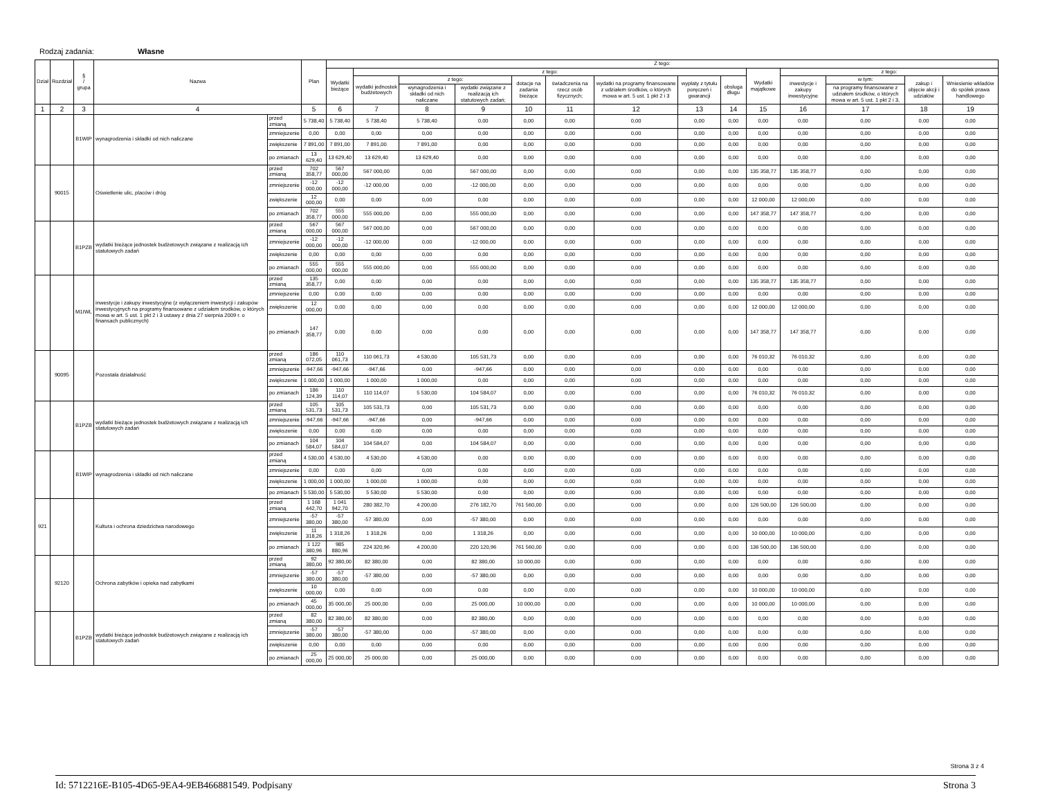Rodzaj zadania: Własne
| Dział | Rozdział | § / grupa | Nazwa | | Plan | Z tego: | | | | | | | | | | | | | |
| --- | --- | --- | --- | --- | --- | --- | --- | --- | --- | --- | --- | --- | --- | --- | --- | --- | --- | --- | --- |
| | | | | | | Wydatki bieżące | z tego: | | | | | | | | Wydatki majątkowe | z tego: | | | |
| | | | | | | | wydatki jednostek budżetowych | z tego: | | dotacje na zadania bieżące | świadczenia na rzecz osób fizycznych; | wydatki na programy finansowane z udziałem środków, o których mowa w art. 5 ust. 1 pkt 2 i 3 | wypłaty z tytułu poręczeń i gwarancji | obsługa długu | | inwestycje i zakupy inwestycyjne | w tym: | zakup i objęcie akcji i udziałów | Wniesienie wkładów do spółek prawa handlowego |
| | | | | | | | | wynagrodzenia i składki od nich naliczane | wydatki związane z realizacją ich statutowych zadań; | | | | | | | | na programy finansowane z udziałem środków, o których mowa w art. 5 ust. 1 pkt 2 i 3, | | |
| 1 | 2 | 3 | 4 | | 5 | 6 | 7 | 8 | 9 | 10 | 11 | 12 | 13 | 14 | 15 | 16 | 17 | 18 | 19 |
| | | B1WIP | wynagrodzenia i składki od nich naliczane | przed zmianą | 5 738,40 | 5 738,40 | 5 738,40 | 5 738,40 | 0,00 | 0,00 | 0,00 | 0,00 | 0,00 | 0,00 | 0,00 | 0,00 | 0,00 | 0,00 | 0,00 |
| | | | | zmniejszenie | 0,00 | 0,00 | 0,00 | 0,00 | 0,00 | 0,00 | 0,00 | 0,00 | 0,00 | 0,00 | 0,00 | 0,00 | 0,00 | 0,00 | 0,00 |
| | | | | zwiększenie | 7 891,00 | 7 891,00 | 7 891,00 | 7 891,00 | 0,00 | 0,00 | 0,00 | 0,00 | 0,00 | 0,00 | 0,00 | 0,00 | 0,00 | 0,00 | 0,00 |
| | | | | po zmianach | 13 629,40 | 13 629,40 | 13 629,40 | 13 629,40 | 0,00 | 0,00 | 0,00 | 0,00 | 0,00 | 0,00 | 0,00 | 0,00 | 0,00 | 0,00 | 0,00 |
| | 90015 | | Oświetlenie ulic, placów i dróg | przed zmianą | 702 358,77 | 567 000,00 | 567 000,00 | 0,00 | 567 000,00 | 0,00 | 0,00 | 0,00 | 0,00 | 0,00 | 135 358,77 | 135 358,77 | 0,00 | 0,00 | 0,00 |
| | | | | zmniejszenie | -12 000,00 | -12 000,00 | -12 000,00 | 0,00 | -12 000,00 | 0,00 | 0,00 | 0,00 | 0,00 | 0,00 | 0,00 | 0,00 | 0,00 | 0,00 | 0,00 |
| | | | | zwiększenie | 12 000,00 | 0,00 | 0,00 | 0,00 | 0,00 | 0,00 | 0,00 | 0,00 | 0,00 | 0,00 | 12 000,00 | 12 000,00 | 0,00 | 0,00 | 0,00 |
| | | | | po zmianach | 702 358,77 | 555 000,00 | 555 000,00 | 0,00 | 555 000,00 | 0,00 | 0,00 | 0,00 | 0,00 | 0,00 | 147 358,77 | 147 358,77 | 0,00 | 0,00 | 0,00 |
| | | B1PZB | wydatki bieżące jednostek budżetowych związane z realizacją ich statutowych zadań | przed zmianą | 567 000,00 | 567 000,00 | 567 000,00 | 0,00 | 567 000,00 | 0,00 | 0,00 | 0,00 | 0,00 | 0,00 | 0,00 | 0,00 | 0,00 | 0,00 | 0,00 |
| | | | | zmniejszenie | -12 000,00 | -12 000,00 | -12 000,00 | 0,00 | -12 000,00 | 0,00 | 0,00 | 0,00 | 0,00 | 0,00 | 0,00 | 0,00 | 0,00 | 0,00 | 0,00 |
| | | | | zwiększenie | 0,00 | 0,00 | 0,00 | 0,00 | 0,00 | 0,00 | 0,00 | 0,00 | 0,00 | 0,00 | 0,00 | 0,00 | 0,00 | 0,00 | 0,00 |
| | | | | po zmianach | 555 000,00 | 555 000,00 | 555 000,00 | 0,00 | 555 000,00 | 0,00 | 0,00 | 0,00 | 0,00 | 0,00 | 0,00 | 0,00 | 0,00 | 0,00 | 0,00 |
| | | M1IWL | inwestycje i zakupy inwestycyjne (z wyłączeniem inwestycji i zakupów inwestycyjnych na programy finansowane z udziałem środków, o których mowa w art. 5 ust. 1 pkt 2 i 3 ustawy z dnia 27 sierpnia 2009 r. o finansach publicznych) | przed zmianą | 135 358,77 | 0,00 | 0,00 | 0,00 | 0,00 | 0,00 | 0,00 | 0,00 | 0,00 | 0,00 | 135 358,77 | 135 358,77 | 0,00 | 0,00 | 0,00 |
| | | | | zmniejszenie | 0,00 | 0,00 | 0,00 | 0,00 | 0,00 | 0,00 | 0,00 | 0,00 | 0,00 | 0,00 | 0,00 | 0,00 | 0,00 | 0,00 | 0,00 |
| | | | | zwiększenie | 12 000,00 | 0,00 | 0,00 | 0,00 | 0,00 | 0,00 | 0,00 | 0,00 | 0,00 | 0,00 | 12 000,00 | 12 000,00 | 0,00 | 0,00 | 0,00 |
| | | | | po zmianach | 147 358,77 | 0,00 | 0,00 | 0,00 | 0,00 | 0,00 | 0,00 | 0,00 | 0,00 | 0,00 | 147 358,77 | 147 358,77 | 0,00 | 0,00 | 0,00 |
| | 90095 | | Pozostała działalność | przed zmianą | 186 072,05 | 110 061,73 | 110 061,73 | 4 530,00 | 105 531,73 | 0,00 | 0,00 | 0,00 | 0,00 | 0,00 | 76 010,32 | 76 010,32 | 0,00 | 0,00 | 0,00 |
| | | | | zmniejszenie | -947,66 | -947,66 | -947,66 | 0,00 | -947,66 | 0,00 | 0,00 | 0,00 | 0,00 | 0,00 | 0,00 | 0,00 | 0,00 | 0,00 | 0,00 |
| | | | | zwiększenie | 1 000,00 | 1 000,00 | 1 000,00 | 1 000,00 | 0,00 | 0,00 | 0,00 | 0,00 | 0,00 | 0,00 | 0,00 | 0,00 | 0,00 | 0,00 | 0,00 |
| | | | | po zmianach | 186 124,39 | 110 114,07 | 110 114,07 | 5 530,00 | 104 584,07 | 0,00 | 0,00 | 0,00 | 0,00 | 0,00 | 76 010,32 | 76 010,32 | 0,00 | 0,00 | 0,00 |
| | | B1PZB | wydatki bieżące jednostek budżetowych związane z realizacją ich statutowych zadań | przed zmianą | 105 531,73 | 105 531,73 | 105 531,73 | 0,00 | 105 531,73 | 0,00 | 0,00 | 0,00 | 0,00 | 0,00 | 0,00 | 0,00 | 0,00 | 0,00 | 0,00 |
| | | | | zmniejszenie | -947,66 | -947,66 | -947,66 | 0,00 | -947,66 | 0,00 | 0,00 | 0,00 | 0,00 | 0,00 | 0,00 | 0,00 | 0,00 | 0,00 | 0,00 |
| | | | | zwiększenie | 0,00 | 0,00 | 0,00 | 0,00 | 0,00 | 0,00 | 0,00 | 0,00 | 0,00 | 0,00 | 0,00 | 0,00 | 0,00 | 0,00 | 0,00 |
| | | | | po zmianach | 104 584,07 | 104 584,07 | 104 584,07 | 0,00 | 104 584,07 | 0,00 | 0,00 | 0,00 | 0,00 | 0,00 | 0,00 | 0,00 | 0,00 | 0,00 | 0,00 |
| | | B1WIP | wynagrodzenia i składki od nich naliczane | przed zmianą | 4 530,00 | 4 530,00 | 4 530,00 | 4 530,00 | 0,00 | 0,00 | 0,00 | 0,00 | 0,00 | 0,00 | 0,00 | 0,00 | 0,00 | 0,00 | 0,00 |
| | | | | zmniejszenie | 0,00 | 0,00 | 0,00 | 0,00 | 0,00 | 0,00 | 0,00 | 0,00 | 0,00 | 0,00 | 0,00 | 0,00 | 0,00 | 0,00 | 0,00 |
| | | | | zwiększenie | 1 000,00 | 1 000,00 | 1 000,00 | 1 000,00 | 0,00 | 0,00 | 0,00 | 0,00 | 0,00 | 0,00 | 0,00 | 0,00 | 0,00 | 0,00 | 0,00 |
| | | | | po zmianach | 5 530,00 | 5 530,00 | 5 530,00 | 5 530,00 | 0,00 | 0,00 | 0,00 | 0,00 | 0,00 | 0,00 | 0,00 | 0,00 | 0,00 | 0,00 | 0,00 |
| 921 | | | Kultura i ochrona dziedzictwa narodowego | przed zmianą | 1 168 442,70 | 1 041 942,70 | 280 382,70 | 4 200,00 | 276 182,70 | 761 560,00 | 0,00 | 0,00 | 0,00 | 0,00 | 126 500,00 | 126 500,00 | 0,00 | 0,00 | 0,00 |
| | | | | zmniejszenie | -57 380,00 | -57 380,00 | -57 380,00 | 0,00 | -57 380,00 | 0,00 | 0,00 | 0,00 | 0,00 | 0,00 | 0,00 | 0,00 | 0,00 | 0,00 | 0,00 |
| | | | | zwiększenie | 11 318,26 | 1 318,26 | 1 318,26 | 0,00 | 1 318,26 | 0,00 | 0,00 | 0,00 | 0,00 | 0,00 | 10 000,00 | 10 000,00 | 0,00 | 0,00 | 0,00 |
| | | | | po zmianach | 1 122 380,96 | 985 880,96 | 224 320,96 | 4 200,00 | 220 120,96 | 761 560,00 | 0,00 | 0,00 | 0,00 | 0,00 | 136 500,00 | 136 500,00 | 0,00 | 0,00 | 0,00 |
| | 92120 | | Ochrona zabytków i opieka nad zabytkami | przed zmianą | 92 380,00 | 92 380,00 | 82 380,00 | 0,00 | 82 380,00 | 10 000,00 | 0,00 | 0,00 | 0,00 | 0,00 | 0,00 | 0,00 | 0,00 | 0,00 | 0,00 |
| | | | | zmniejszenie | -57 380,00 | -57 380,00 | -57 380,00 | 0,00 | -57 380,00 | 0,00 | 0,00 | 0,00 | 0,00 | 0,00 | 0,00 | 0,00 | 0,00 | 0,00 | 0,00 |
| | | | | zwiększenie | 10 000,00 | 0,00 | 0,00 | 0,00 | 0,00 | 0,00 | 0,00 | 0,00 | 0,00 | 0,00 | 10 000,00 | 10 000,00 | 0,00 | 0,00 | 0,00 |
| | | | | po zmianach | 45 000,00 | 35 000,00 | 25 000,00 | 0,00 | 25 000,00 | 10 000,00 | 0,00 | 0,00 | 0,00 | 0,00 | 10 000,00 | 10 000,00 | 0,00 | 0,00 | 0,00 |
| | | B1PZB | wydatki bieżące jednostek budżetowych związane z realizacją ich statutowych zadań | przed zmianą | 82 380,00 | 82 380,00 | 82 380,00 | 0,00 | 82 380,00 | 0,00 | 0,00 | 0,00 | 0,00 | 0,00 | 0,00 | 0,00 | 0,00 | 0,00 | 0,00 |
| | | | | zmniejszenie | -57 380,00 | -57 380,00 | -57 380,00 | 0,00 | -57 380,00 | 0,00 | 0,00 | 0,00 | 0,00 | 0,00 | 0,00 | 0,00 | 0,00 | 0,00 | 0,00 |
| | | | | zwiększenie | 0,00 | 0,00 | 0,00 | 0,00 | 0,00 | 0,00 | 0,00 | 0,00 | 0,00 | 0,00 | 0,00 | 0,00 | 0,00 | 0,00 | 0,00 |
| | | | | po zmianach | 25 000,00 | 25 000,00 | 25 000,00 | 0,00 | 25 000,00 | 0,00 | 0,00 | 0,00 | 0,00 | 0,00 | 0,00 | 0,00 | 0,00 | 0,00 | 0,00 |
Strona 3 z 4
Id: 5712216E-B105-4D65-9EA4-9EB466881549. Podpisany Strona 3